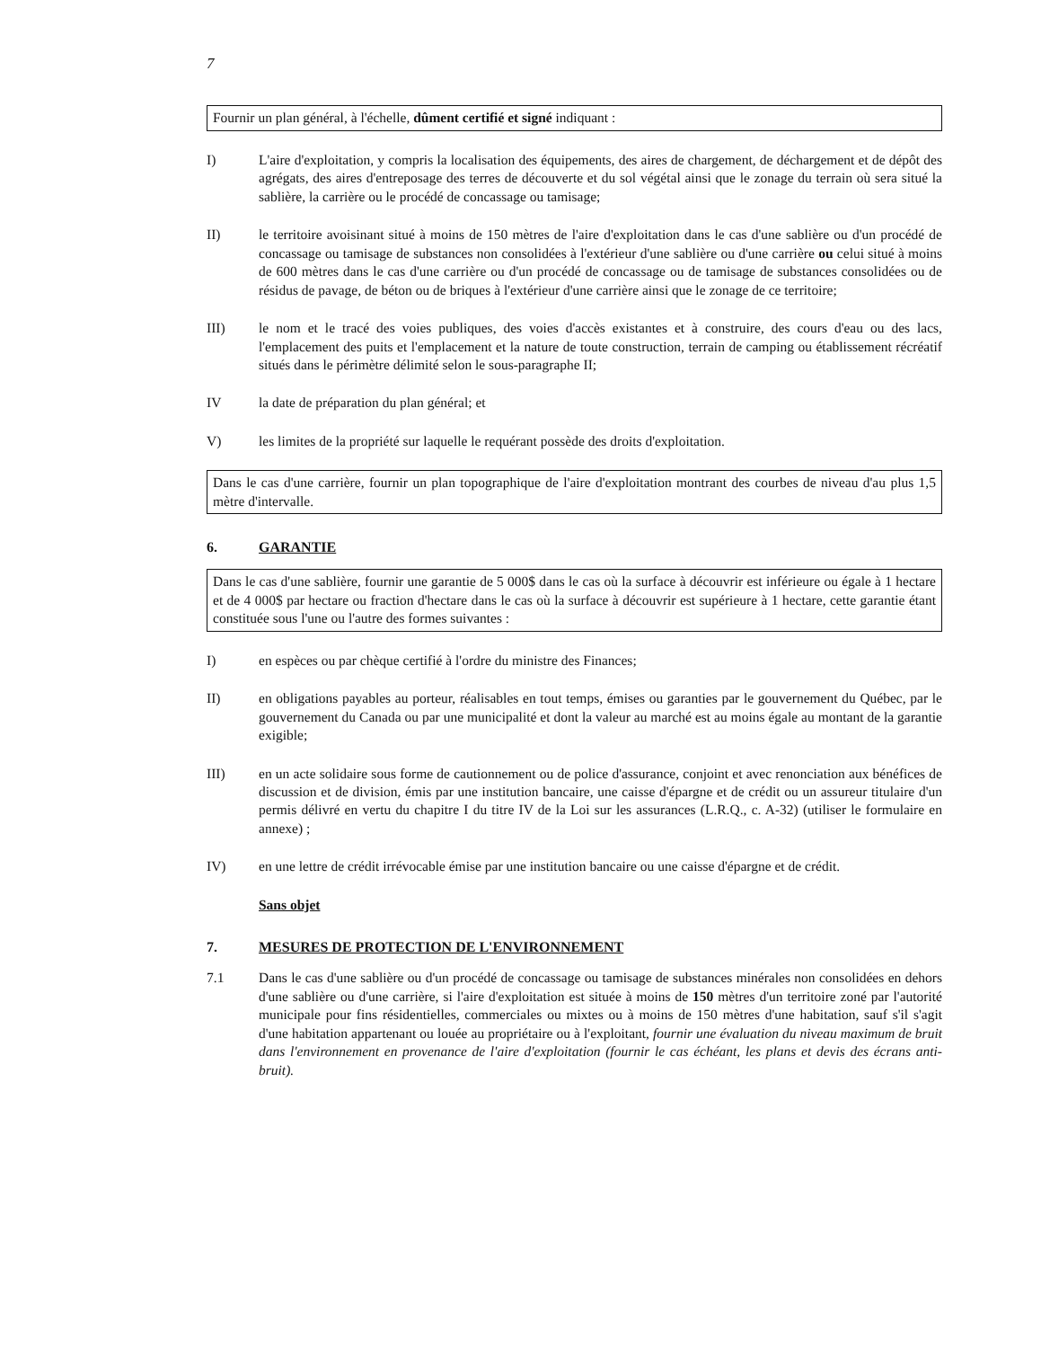7
Fournir un plan général, à l'échelle, dûment certifié et signé indiquant :
I) L'aire d'exploitation, y compris la localisation des équipements, des aires de chargement, de déchargement et de dépôt des agrégats, des aires d'entreposage des terres de découverte et du sol végétal ainsi que le zonage du terrain où sera situé la sablière, la carrière ou le procédé de concassage ou tamisage;
II) le territoire avoisinant situé à moins de 150 mètres de l'aire d'exploitation dans le cas d'une sablière ou d'un procédé de concassage ou tamisage de substances non consolidées à l'extérieur d'une sablière ou d'une carrière ou celui situé à moins de 600 mètres dans le cas d'une carrière ou d'un procédé de concassage ou de tamisage de substances consolidées ou de résidus de pavage, de béton ou de briques à l'extérieur d'une carrière ainsi que le zonage de ce territoire;
III) le nom et le tracé des voies publiques, des voies d'accès existantes et à construire, des cours d'eau ou des lacs, l'emplacement des puits et l'emplacement et la nature de toute construction, terrain de camping ou établissement récréatif situés dans le périmètre délimité selon le sous-paragraphe II;
IV la date de préparation du plan général; et
V) les limites de la propriété sur laquelle le requérant possède des droits d'exploitation.
Dans le cas d'une carrière, fournir un plan topographique de l'aire d'exploitation montrant des courbes de niveau d'au plus 1,5 mètre d'intervalle.
6. GARANTIE
Dans le cas d'une sablière, fournir une garantie de 5 000$ dans le cas où la surface à découvrir est inférieure ou égale à 1 hectare et de 4 000$ par hectare ou fraction d'hectare dans le cas où la surface à découvrir est supérieure à 1 hectare, cette garantie étant constituée sous l'une ou l'autre des formes suivantes :
I) en espèces ou par chèque certifié à l'ordre du ministre des Finances;
II) en obligations payables au porteur, réalisables en tout temps, émises ou garanties par le gouvernement du Québec, par le gouvernement du Canada ou par une municipalité et dont la valeur au marché est au moins égale au montant de la garantie exigible;
III) en un acte solidaire sous forme de cautionnement ou de police d'assurance, conjoint et avec renonciation aux bénéfices de discussion et de division, émis par une institution bancaire, une caisse d'épargne et de crédit ou un assureur titulaire d'un permis délivré en vertu du chapitre I du titre IV de la Loi sur les assurances (L.R.Q., c. A-32) (utiliser le formulaire en annexe) ;
IV) en une lettre de crédit irrévocable émise par une institution bancaire ou une caisse d'épargne et de crédit.
Sans objet
7. MESURES DE PROTECTION DE L'ENVIRONNEMENT
7.1 Dans le cas d'une sablière ou d'un procédé de concassage ou tamisage de substances minérales non consolidées en dehors d'une sablière ou d'une carrière, si l'aire d'exploitation est située à moins de 150 mètres d'un territoire zoné par l'autorité municipale pour fins résidentielles, commerciales ou mixtes ou à moins de 150 mètres d'une habitation, sauf s'il s'agit d'une habitation appartenant ou louée au propriétaire ou à l'exploitant, fournir une évaluation du niveau maximum de bruit dans l'environnement en provenance de l'aire d'exploitation (fournir le cas échéant, les plans et devis des écrans anti-bruit).